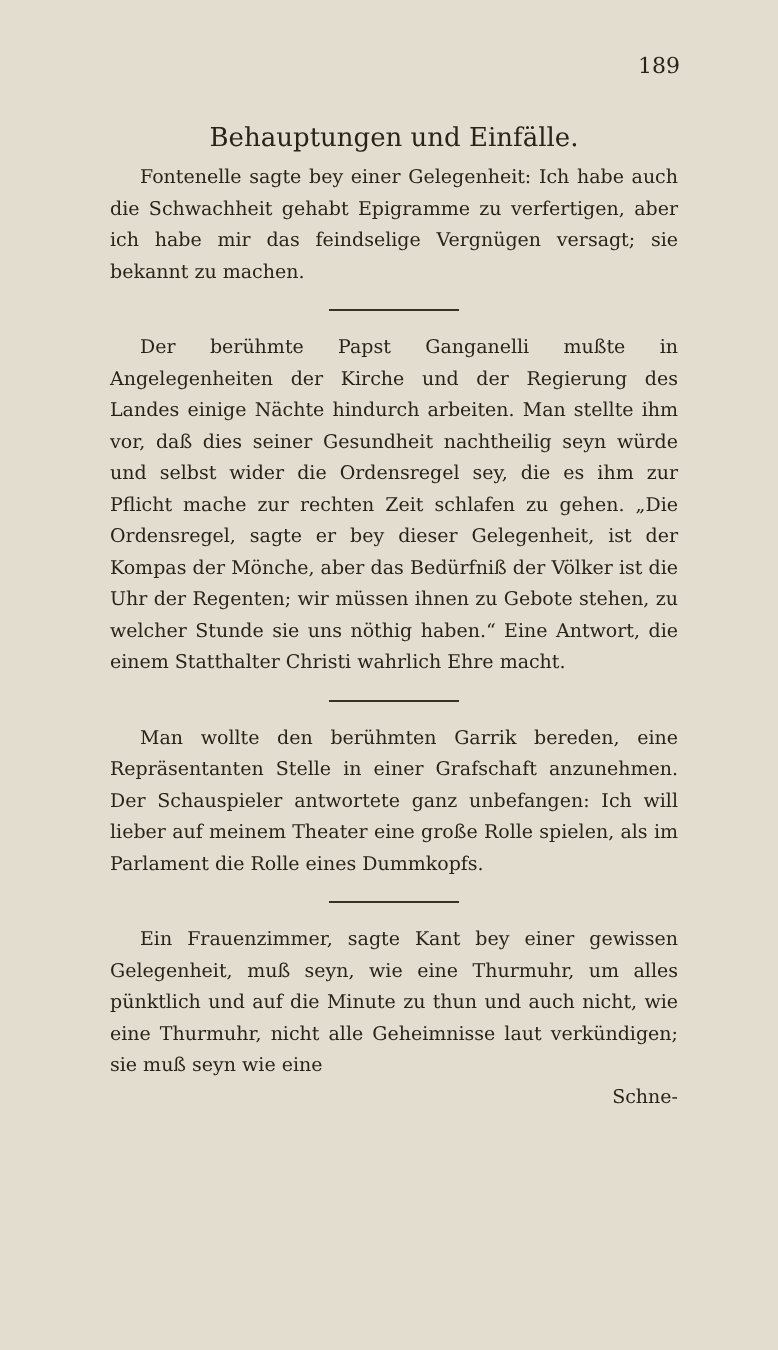189
Behauptungen und Einfälle.
Fontenelle sagte bey einer Gelegenheit: Ich habe auch die Schwachheit gehabt Epigramme zu verfertigen, aber ich habe mir das feindselige Vergnügen versagt; sie bekannt zu machen.
Der berühmte Papst Ganganelli mußte in Angelegenheiten der Kirche und der Regierung des Landes einige Nächte hindurch arbeiten. Man stellte ihm vor, daß dies seiner Gesundheit nachtheilig seyn würde und selbst wider die Ordensregel sey, die es ihm zur Pflicht mache zur rechten Zeit schlafen zu gehen. „Die Ordensregel, sagte er bey dieser Gelegenheit, ist der Kompas der Mönche, aber das Bedürfniß der Völker ist die Uhr der Regenten; wir müssen ihnen zu Gebote stehen, zu welcher Stunde sie uns nöthig haben.“ Eine Antwort, die einem Statthalter Christi wahrlich Ehre macht.
Man wollte den berühmten Garrik bereden, eine Repräsentanten Stelle in einer Grafschaft anzunehmen. Der Schauspieler antwortete ganz unbefangen: Ich will lieber auf meinem Theater eine große Rolle spielen, als im Parlament die Rolle eines Dummkopfs.
Ein Frauenzimmer, sagte Kant bey einer gewissen Gelegenheit, muß seyn, wie eine Thurmuhr, um alles pünktlich und auf die Minute zu thun und auch nicht, wie eine Thurmuhr, nicht alle Geheimnisse laut verkündigen; sie muß seyn wie eine
Schne-